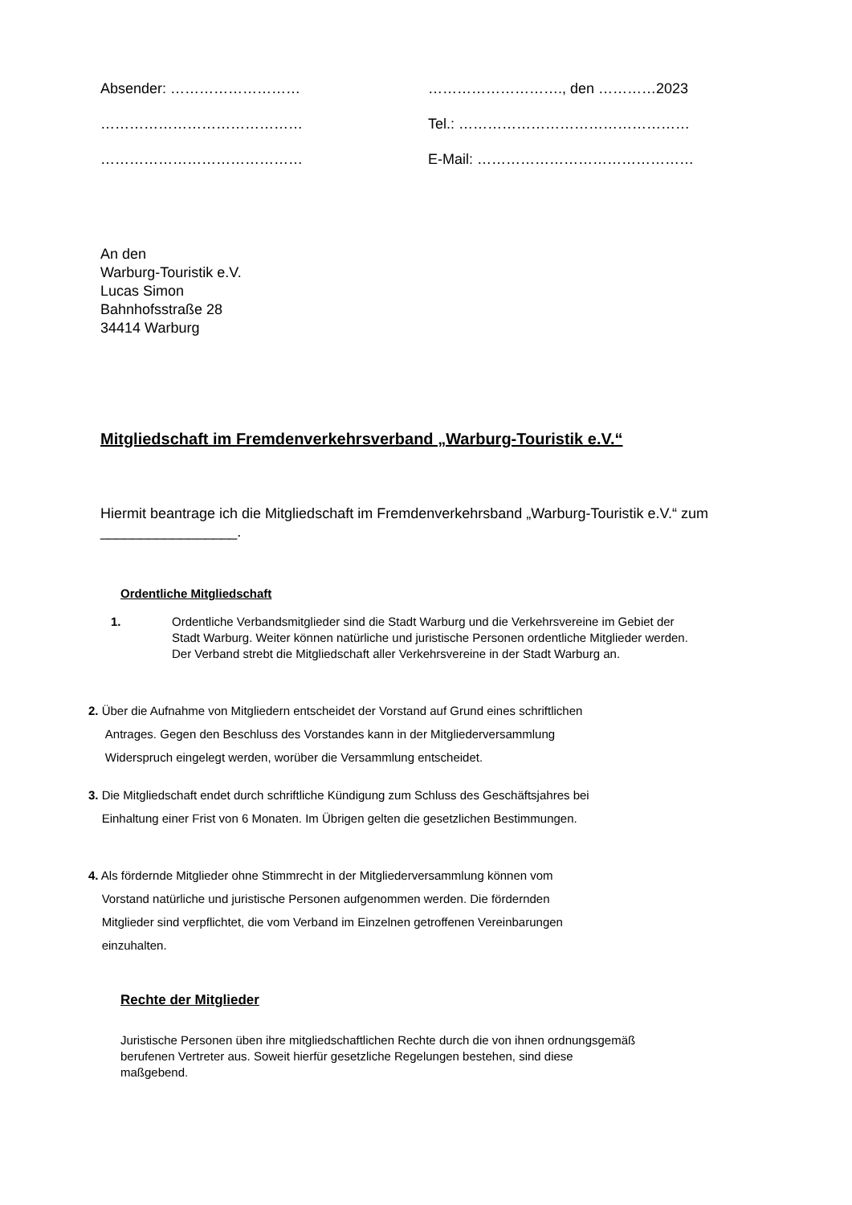Absender: ……………………… ………………………., den …………2023
…………………………………… Tel.: …………………………………………
…………………………………… E-Mail: ………………………………………
An den
Warburg-Touristik e.V.
Lucas Simon
Bahnhofsstraße 28
34414 Warburg
Mitgliedschaft im Fremdenverkehrsverband „Warburg-Touristik e.V.“
Hiermit beantrage ich die Mitgliedschaft im Fremdenverkehrsband „Warburg-Touristik e.V.“ zum _________________.
Ordentliche Mitgliedschaft
1. Ordentliche Verbandsmitglieder sind die Stadt Warburg und die Verkehrsvereine im Gebiet der Stadt Warburg. Weiter können natürliche und juristische Personen ordentliche Mitglieder werden. Der Verband strebt die Mitgliedschaft aller Verkehrsvereine in der Stadt Warburg an.
2. Über die Aufnahme von Mitgliedern entscheidet der Vorstand auf Grund eines schriftlichen
Antrages. Gegen den Beschluss des Vorstandes kann in der Mitgliederversammlung
Widerspruch eingelegt werden, worüber die Versammlung entscheidet.
3. Die Mitgliedschaft endet durch schriftliche Kündigung zum Schluss des Geschäftsjahres bei
Einhaltung einer Frist von 6 Monaten. Im Übrigen gelten die gesetzlichen Bestimmungen.
4. Als fördernde Mitglieder ohne Stimmrecht in der Mitgliederversammlung können vom
Vorstand natürliche und juristische Personen aufgenommen werden. Die fördernden
Mitglieder sind verpflichtet, die vom Verband im Einzelnen getroffenen Vereinbarungen
einzuhalten.
Rechte der Mitglieder
Juristische Personen üben ihre mitgliedschaftlichen Rechte durch die von ihnen ordnungsgemäß berufenen Vertreter aus. Soweit hierfür gesetzliche Regelungen bestehen, sind diese maßgebend.